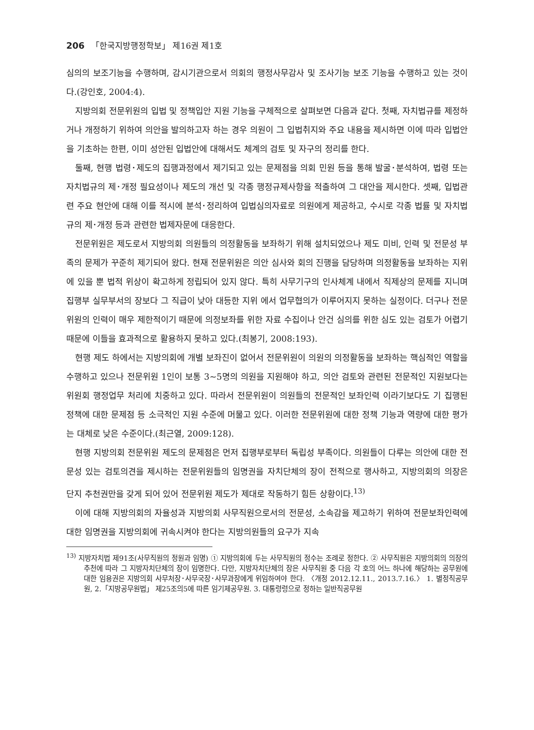206 「한국지방행정학보」 제16권 제1호
심의의 보조기능을 수행하며, 감시기관으로서 의회의 행정사무감사 및 조사기능 보조 기능을 수행하고 있는 것이다.(강인호, 2004:4).
지방의회 전문위원의 입법 및 정책입안 지원 기능을 구체적으로 살펴보면 다음과 같다. 첫째, 자치법규를 제정하거나 개정하기 위하여 의안을 발의하고자 하는 경우 의원이 그 입법취지와 주요 내용을 제시하면 이에 따라 입법안을 기초하는 한편, 이미 성안된 입법안에 대해서도 체계의 검토 및 자구의 정리를 한다.
둘째, 현행 법령･제도의 집행과정에서 제기되고 있는 문제점을 의회 민원 등을 통해 발굴･분석하여, 법령 또는 자치법규의 제･개정 필요성이나 제도의 개선 및 각종 행정규제사항을 적출하여 그 대안을 제시한다. 셋째, 입법관련 주요 현안에 대해 이를 적시에 분석･정리하여 입법심의자료로 의원에게 제공하고, 수시로 각종 법률 및 자치법규의 제･개정 등과 관련한 법제자문에 대응한다.
전문위원은 제도로서 지방의회 의원들의 의정활동을 보좌하기 위해 설치되었으나 제도 미비, 인력 및 전문성 부족의 문제가 꾸준히 제기되어 왔다. 현재 전문위원은 의안 심사와 회의 진행을 담당하며 의정활동을 보좌하는 지위에 있을 뿐 법적 위상이 확고하게 정립되어 있지 않다. 특히 사무기구의 인사체계 내에서 직제상의 문제를 지니며 집행부 실무부서의 장보다 그 직급이 낮아 대등한 지위 에서 업무협의가 이루어지지 못하는 실정이다. 더구나 전문위원의 인력이 매우 제한적이기 때문에 의정보좌를 위한 자료 수집이나 안건 심의를 위한 심도 있는 검토가 어렵기 때문에 이들을 효과적으로 활용하지 못하고 있다.(최봉기, 2008:193).
현행 제도 하에서는 지방의회에 개별 보좌진이 없어서 전문위원이 의원의 의정활동을 보좌하는 핵심적인 역할을 수행하고 있으나 전문위원 1인이 보통 3~5명의 의원을 지원해야 하고, 의안 검토와 관련된 전문적인 지원보다는 위원회 행정업무 처리에 치중하고 있다. 따라서 전문위원이 의원들의 전문적인 보좌인력 이라기보다도 기 집행된 정책에 대한 문제점 등 소극적인 지원 수준에 머물고 있다. 이러한 전문위원에 대한 정책 기능과 역량에 대한 평가는 대체로 낮은 수준이다.(최근열, 2009:128).
현행 지방의회 전문위원 제도의 문제점은 먼저 집행부로부터 독립성 부족이다. 의원들이 다루는 의안에 대한 전문성 있는 검토의견을 제시하는 전문위원들의 임명권을 자치단체의 장이 전적으로 행사하고, 지방의회의 의장은 단지 추천권만을 갖게 되어 있어 전문위원 제도가 제대로 작동하기 힘든 상황이다.<sup>13)</sup>
이에 대해 지방의회의 자율성과 지방의회 사무직원으로서의 전문성, 소속감을 제고하기 위하여 전문보좌인력에 대한 임명권을 지방의회에 귀속시켜야 한다는 지방의원들의 요구가 지속
<sup>13)</sup> 지방자치법 제91조(사무직원의 정원과 임명) ① 지방의회에 두는 사무직원의 정수는 조례로 정한다. ② 사무직원은 지방의회의 의장의 추천에 따라 그 지방자치단체의 장이 임명한다. 다만, 지방자치단체의 장은 사무직원 중 다음 각 호의 어느 하나에 해당하는 공무원에 대한 임용권은 지방의회 사무처장･사무국장･사무과장에게 위임하여야 한다. 〈개정 2012.12.11., 2013.7.16.〉 1. 별정직공무원, 2.「지방공무원법」 제25조의5에 따른 임기제공무원. 3. 대통령령으로 정하는 일반직공무원